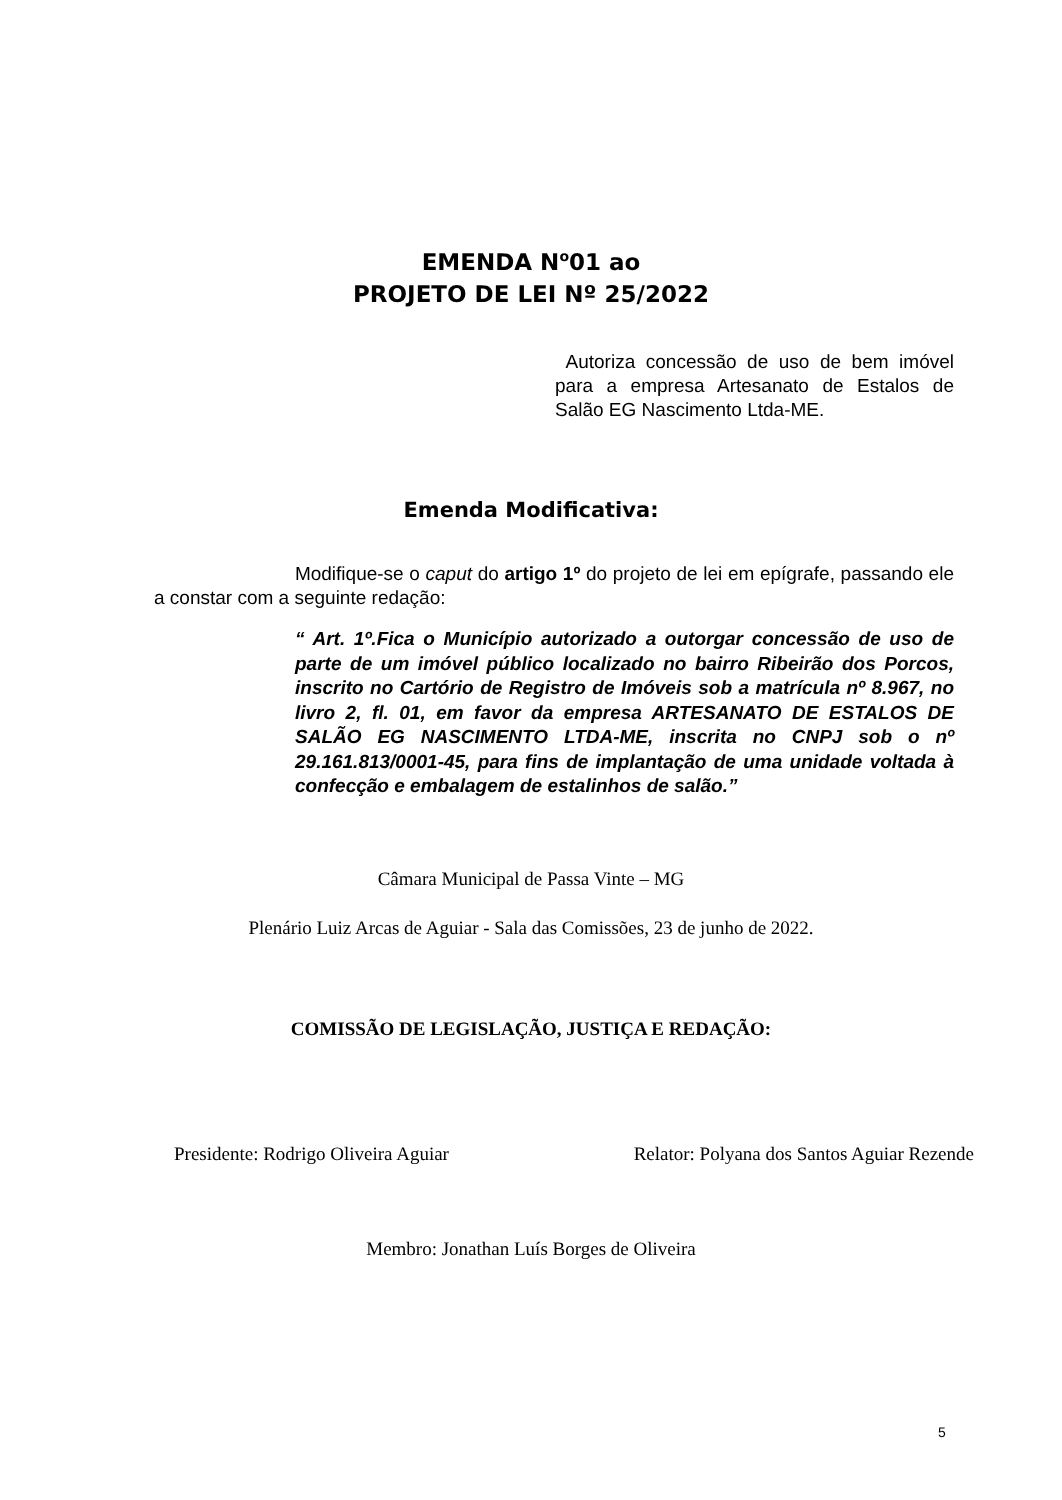EMENDA N<sup>o</sup>01 ao
PROJETO DE LEI Nº 25/2022
Autoriza concessão de uso de bem imóvel para a empresa Artesanato de Estalos de Salão EG Nascimento Ltda-ME.
Emenda Modificativa:
Modifique-se o caput do artigo 1º do projeto de lei em epígrafe, passando ele a constar com a seguinte redação:
“ Art. 1º.Fica o Município autorizado a outorgar concessão de uso de parte de um imóvel público localizado no bairro Ribeirão dos Porcos, inscrito no Cartório de Registro de Imóveis sob a matrícula nº 8.967, no livro 2, fl. 01, em favor da empresa ARTESANATO DE ESTALOS DE SALÃO EG NASCIMENTO LTDA-ME, inscrita no CNPJ sob o nº 29.161.813/0001-45, para fins de implantação de uma unidade voltada à confecção e embalagem de estalinhos de salão.”
Câmara Municipal de Passa Vinte – MG
Plenário Luiz Arcas de Aguiar - Sala das Comissões, 23 de junho de 2022.
COMISSÃO DE LEGISLAÇÃO, JUSTIÇA E REDAÇÃO:
Presidente: Rodrigo Oliveira Aguiar Relator: Polyana dos Santos Aguiar Rezende
Membro: Jonathan Luís Borges de Oliveira
5